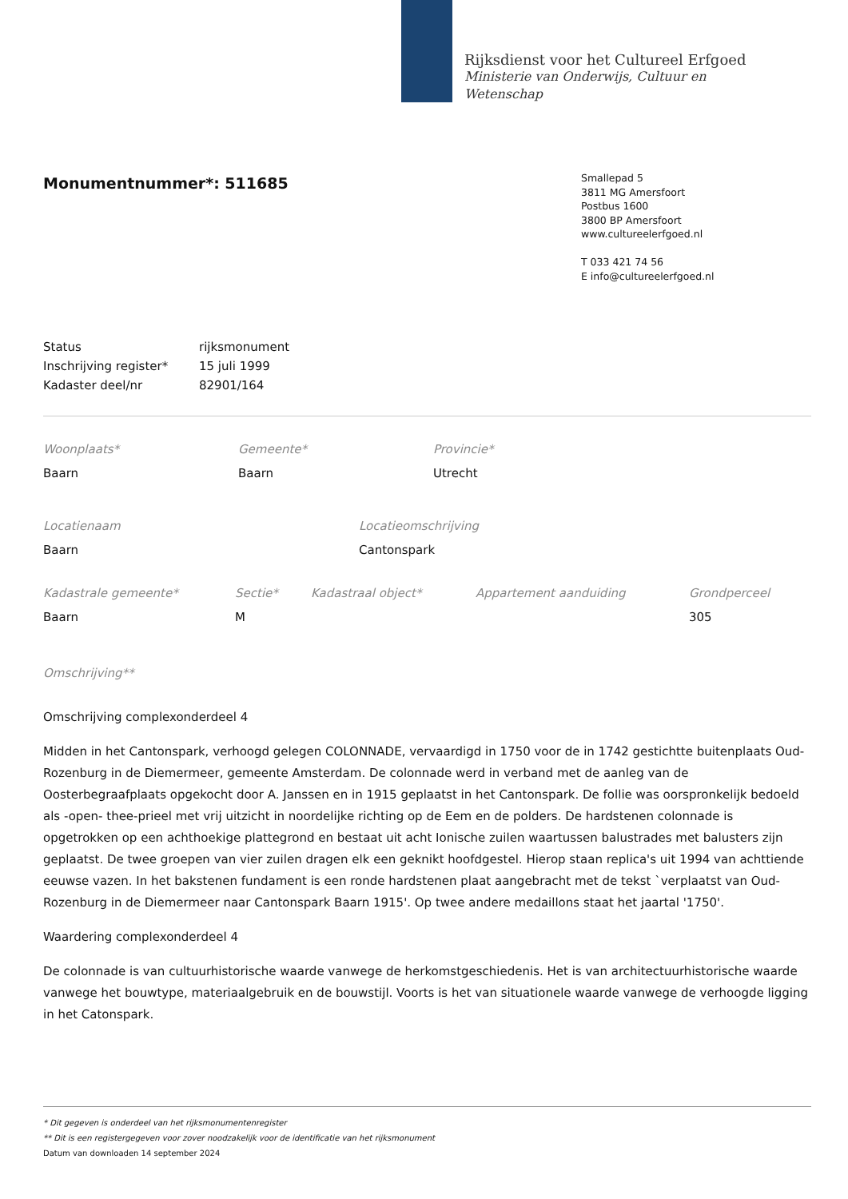Rijksdienst voor het Cultureel Erfgoed
Ministerie van Onderwijs, Cultuur en
Wetenschap
Monumentnummer*: 511685
Smallepad 5
3811 MG Amersfoort
Postbus 1600
3800 BP Amersfoort
www.cultureelerfgoed.nl
T 033 421 74 56
E info@cultureelerfgoed.nl
| Status | rijksmonument |
| Inschrijving register* | 15 juli 1999 |
| Kadaster deel/nr | 82901/164 |
| Woonplaats* | Gemeente* | Provincie* |
| Baarn | Baarn | Utrecht |
| Locatienaam | Locatieomschrijving |
| Baarn | Cantonspark |
| Kadastrale gemeente* | Sectie* | Kadastraal object* | Appartement aanduiding | Grondperceel |
| Baarn | M | | | 305 |
Omschrijving**
Omschrijving complexonderdeel 4
Midden in het Cantonspark, verhoogd gelegen COLONNADE, vervaardigd in 1750 voor de in 1742 gestichtte buitenplaats Oud-Rozenburg in de Diemermeer, gemeente Amsterdam. De colonnade werd in verband met de aanleg van de Oosterbegraafplaats opgekocht door A. Janssen en in 1915 geplaatst in het Cantonspark. De follie was oorspronkelijk bedoeld als -open- thee-prieel met vrij uitzicht in noordelijke richting op de Eem en de polders. De hardstenen colonnade is opgetrokken op een achthoekige plattegrond en bestaat uit acht Ionische zuilen waartussen balustrades met balusters zijn geplaatst. De twee groepen van vier zuilen dragen elk een geknikt hoofdgestel. Hierop staan replica's uit 1994 van achttiende eeuwse vazen. In het bakstenen fundament is een ronde hardstenen plaat aangebracht met de tekst `verplaatst van Oud-Rozenburg in de Diemermeer naar Cantonspark Baarn 1915'. Op twee andere medaillons staat het jaartal '1750'.
Waardering complexonderdeel 4
De colonnade is van cultuurhistorische waarde vanwege de herkomstgeschiedenis. Het is van architectuurhistorische waarde vanwege het bouwtype, materiaalgebruik en de bouwstijl. Voorts is het van situationele waarde vanwege de verhoogde ligging in het Catonspark.
* Dit gegeven is onderdeel van het rijksmonumentenregister
** Dit is een registergegeven voor zover noodzakelijk voor de identificatie van het rijksmonument
Datum van downloaden 14 september 2024